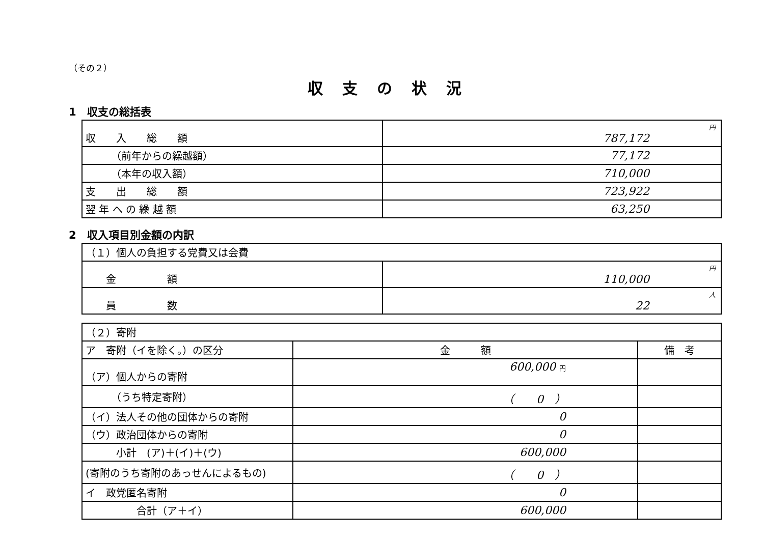（その２）
収支の状況
1　収支の総括表
| 収 入 総 額 | 円 787,172 |
| （前年からの繰越額） | 77,172 |
| （本年の収入額） | 710,000 |
| 支 出 総 額 | 723,922 |
| 翌 年 へ の 繰 越 額 | 63,250 |
2　収入項目別金額の内訳
| （１）個人の負担する党費又は会費 | |
| 金 額 | 円 110,000 |
| 員 数 | 人 22 |
| （２）寄附 | | |
| ア 寄附（イを除く。）の区分 | 金 額 | 備 考 |
| （ア）個人からの寄附 | 600,000 円 | |
| （うち特定寄附） | （ 0 ） | |
| （イ）法人その他の団体からの寄附 | 0 | |
| （ウ）政治団体からの寄附 | 0 | |
| 小計 (ア)＋(イ)＋(ウ) | 600,000 | |
| (寄附のうち寄附のあっせんによるもの) | （ 0 ） | |
| イ 政党匿名寄附 | 0 | |
| 合計（ア＋イ） | 600,000 | |